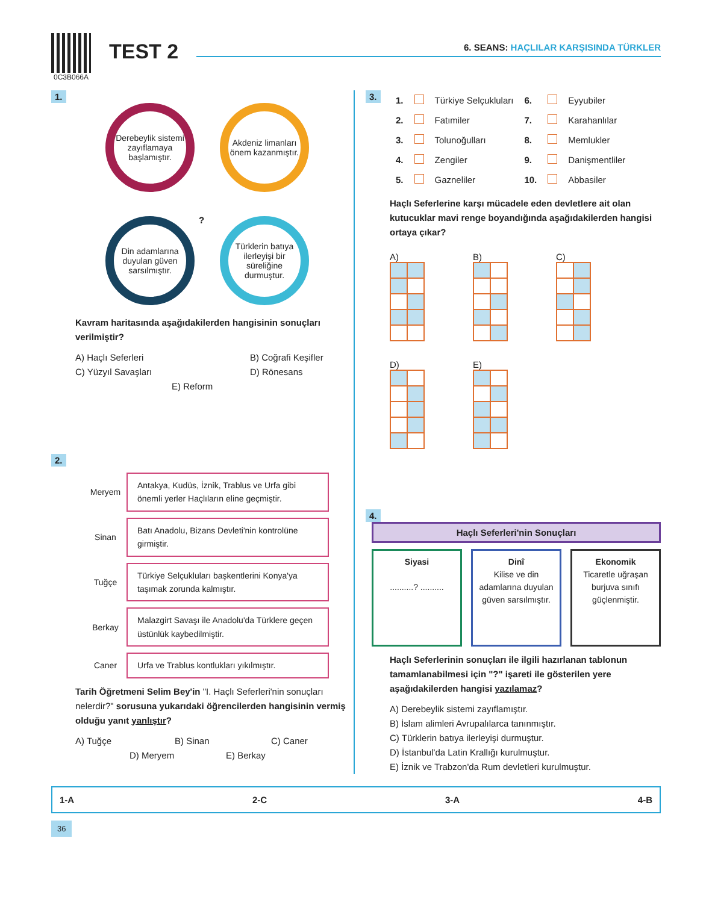0C3B066A
TEST 2
6. SEANS: HAÇLILAR KARŞISINDA TÜRKLER
1.
Derebeylik sistemi zayıflamaya başlamıştır.
Akdeniz limanları önem kazanmıştır.
Din adamlarına duyulan güven sarsılmıştır.
Türklerin batıya ilerleyişi bir süreliğine durmuştur.
?
Kavram haritasında aşağıdakilerden hangisinin sonuçları verilmiştir?
A) Haçlı Seferleri B) Coğrafi Keşifler
C) Yüzyıl Savaşları D) Rönesans
E) Reform
2.
Meryem
Antakya, Kudüs, İznik, Trablus ve Urfa gibi önemli yerler Haçlıların eline geçmiştir.
Sinan
Batı Anadolu, Bizans Devleti'nin kontrolüne girmiştir.
Tuğçe
Türkiye Selçukluları başkentlerini Konya'ya taşımak zorunda kalmıştır.
Berkay
Malazgirt Savaşı ile Anadolu'da Türklere geçen üstünlük kaybedilmiştir.
Caner
Urfa ve Trablus kontlukları yıkılmıştır.
Tarih Öğretmeni Selim Bey'in "I. Haçlı Seferleri'nin sonuçları nelerdir?" sorusuna yukarıdaki öğrencilerden hangisinin vermiş olduğu yanıt yanlıştır?
A) Tuğçe B) Sinan C) Caner
D) Meryem E) Berkay
3.
| 1. | | Türkiye Selçukluları | 6. | | Eyyubiler |
| 2. | | Fatımiler | 7. | | Karahanlılar |
| 3. | | Tolunoğulları | 8. | | Memlukler |
| 4. | | Zengiler | 9. | | Danişmentliler |
| 5. | | Gazneliler | 10. | | Abbasiler |
Haçlı Seferlerine karşı mücadele eden devletlere ait olan kutucuklar mavi renge boyandığında aşağıdakilerden hangisi ortaya çıkar?
A)
B)
C)
D)
E)
4.
Haçlı Seferleri'nin Sonuçları
Siyasi
..........? ..........
Dinî
Kilise ve din adamlarına duyulan güven sarsılmıştır.
Ekonomik
Ticaretle uğraşan burjuva sınıfı güçlenmiştir.
Haçlı Seferlerinin sonuçları ile ilgili hazırlanan tablonun tamamlanabilmesi için "?" işareti ile gösterilen yere aşağıdakilerden hangisi yazılamaz?
A) Derebeylik sistemi zayıflamıştır.
B) İslam alimleri Avrupalılarca tanınmıştır.
C) Türklerin batıya ilerleyişi durmuştur.
D) İstanbul'da Latin Krallığı kurulmuştur.
E) İznik ve Trabzon'da Rum devletleri kurulmuştur.
1-A 2-C 3-A 4-B
36